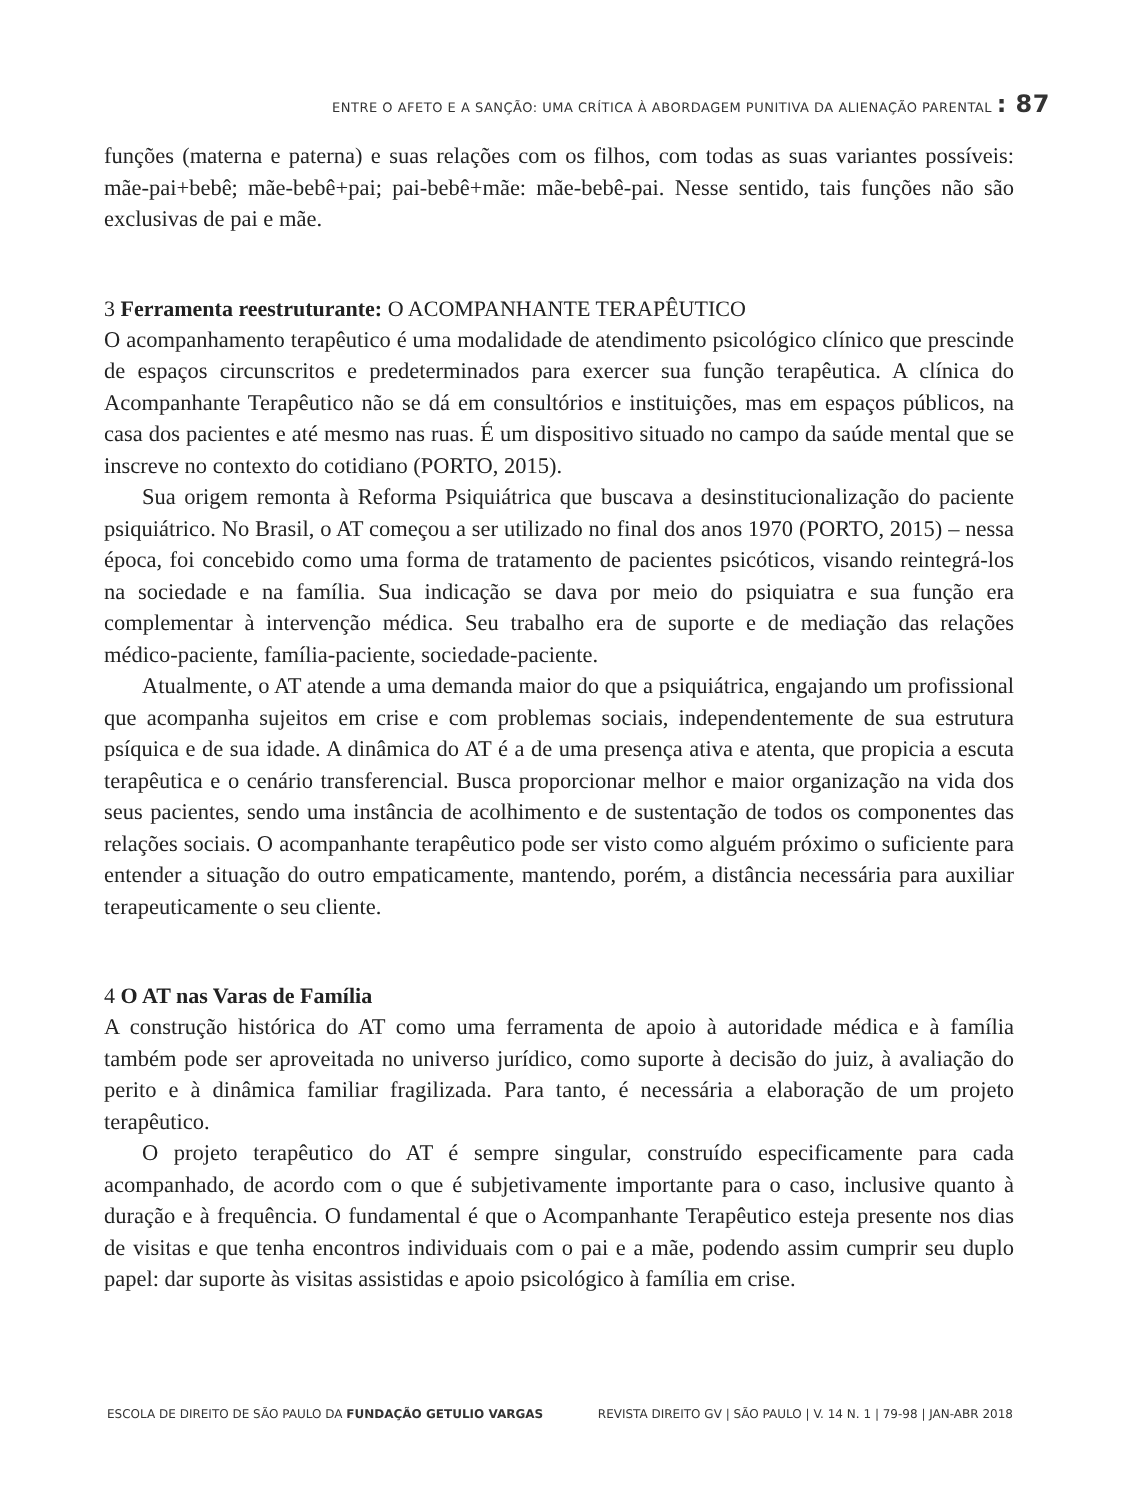ENTRE O AFETO E A SANÇÃO: UMA CRÍTICA À ABORDAGEM PUNITIVA DA ALIENAÇÃO PARENTAL : 87
funções (materna e paterna) e suas relações com os filhos, com todas as suas variantes possíveis: mãe-pai+bebê; mãe-bebê+pai; pai-bebê+mãe: mãe-bebê-pai. Nesse sentido, tais funções não são exclusivas de pai e mãe.
3 Ferramenta reestruturante: O ACOMPANHANTE TERAPÊUTICO
O acompanhamento terapêutico é uma modalidade de atendimento psicológico clínico que prescinde de espaços circunscritos e predeterminados para exercer sua função terapêutica. A clínica do Acompanhante Terapêutico não se dá em consultórios e instituições, mas em espaços públicos, na casa dos pacientes e até mesmo nas ruas. É um dispositivo situado no campo da saúde mental que se inscreve no contexto do cotidiano (PORTO, 2015).
Sua origem remonta à Reforma Psiquiátrica que buscava a desinstitucionalização do paciente psiquiátrico. No Brasil, o AT começou a ser utilizado no final dos anos 1970 (PORTO, 2015) – nessa época, foi concebido como uma forma de tratamento de pacientes psicóticos, visando reintegrá-los na sociedade e na família. Sua indicação se dava por meio do psiquiatra e sua função era complementar à intervenção médica. Seu trabalho era de suporte e de mediação das relações médico-paciente, família-paciente, sociedade-paciente.
Atualmente, o AT atende a uma demanda maior do que a psiquiátrica, engajando um profissional que acompanha sujeitos em crise e com problemas sociais, independentemente de sua estrutura psíquica e de sua idade. A dinâmica do AT é a de uma presença ativa e atenta, que propicia a escuta terapêutica e o cenário transferencial. Busca proporcionar melhor e maior organização na vida dos seus pacientes, sendo uma instância de acolhimento e de sustentação de todos os componentes das relações sociais. O acompanhante terapêutico pode ser visto como alguém próximo o suficiente para entender a situação do outro empaticamente, mantendo, porém, a distância necessária para auxiliar terapeuticamente o seu cliente.
4 O AT nas Varas de Família
A construção histórica do AT como uma ferramenta de apoio à autoridade médica e à família também pode ser aproveitada no universo jurídico, como suporte à decisão do juiz, à avaliação do perito e à dinâmica familiar fragilizada. Para tanto, é necessária a elaboração de um projeto terapêutico.
O projeto terapêutico do AT é sempre singular, construído especificamente para cada acompanhado, de acordo com o que é subjetivamente importante para o caso, inclusive quanto à duração e à frequência. O fundamental é que o Acompanhante Terapêutico esteja presente nos dias de visitas e que tenha encontros individuais com o pai e a mãe, podendo assim cumprir seu duplo papel: dar suporte às visitas assistidas e apoio psicológico à família em crise.
ESCOLA DE DIREITO DE SÃO PAULO DA FUNDAÇÃO GETULIO VARGAS REVISTA DIREITO GV | SÃO PAULO | V. 14 N. 1 | 79-98 | JAN-ABR 2018